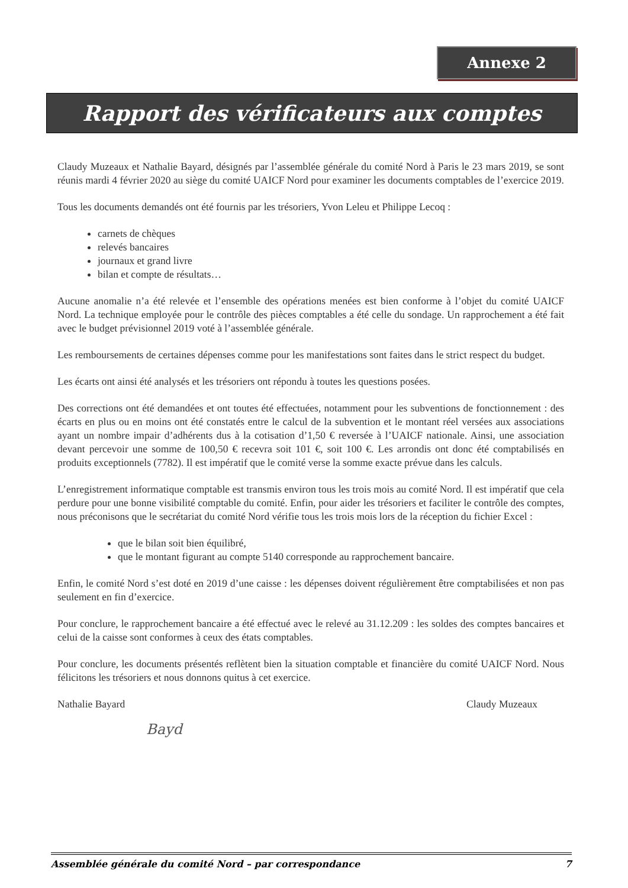Annexe 2
Rapport des vérificateurs aux comptes
Claudy Muzeaux et Nathalie Bayard, désignés par l’assemblée générale du comité Nord à Paris le 23 mars 2019, se sont réunis mardi 4 février 2020 au siège du comité UAICF Nord pour examiner les documents comptables de l’exercice 2019.
Tous les documents demandés ont été fournis par les trésoriers, Yvon Leleu et Philippe Lecoq :
carnets de chèques
relevés bancaires
journaux et grand livre
bilan et compte de résultats…
Aucune anomalie n’a été relevée et l’ensemble des opérations menées est bien conforme à l’objet du comité UAICF Nord. La technique employée pour le contrôle des pièces comptables a été celle du sondage. Un rapprochement a été fait avec le budget prévisionnel 2019 voté à l’assemblée générale.
Les remboursements de certaines dépenses comme pour les manifestations sont faites dans le strict respect du budget.
Les écarts ont ainsi été analysés et les trésoriers ont répondu à toutes les questions posées.
Des corrections ont été demandées et ont toutes été effectuées, notamment pour les subventions de fonctionnement : des écarts en plus ou en moins ont été constatés entre le calcul de la subvention et le montant réel versées aux associations ayant un nombre impair d’adhérents dus à la cotisation d’1,50 € reversée à l’UAICF nationale. Ainsi, une association devant percevoir une somme de 100,50 € recevra soit 101 €, soit 100 €. Les arrondis ont donc été comptabilisés en produits exceptionnels (7782). Il est impératif que le comité verse la somme exacte prévue dans les calculs.
L’enregistrement informatique comptable est transmis environ tous les trois mois au comité Nord. Il est impératif que cela perdure pour une bonne visibilité comptable du comité. Enfin, pour aider les trésoriers et faciliter le contrôle des comptes, nous préconisons que le secrétariat du comité Nord vérifie tous les trois mois lors de la réception du fichier Excel :
que le bilan soit bien équilibré,
que le montant figurant au compte 5140 corresponde au rapprochement bancaire.
Enfin, le comité Nord s’est doté en 2019 d’une caisse : les dépenses doivent régulièrement être comptabilisées et non pas seulement en fin d’exercice.
Pour conclure, le rapprochement bancaire a été effectué avec le relevé au 31.12.209 : les soldes des comptes bancaires et celui de la caisse sont conformes à ceux des états comptables.
Pour conclure, les documents présentés reflètent bien la situation comptable et financière du comité UAICF Nord. Nous félicitons les trésoriers et nous donnons quitus à cet exercice.
Nathalie Bayard
Bayd
Claudy Muzeaux
Assemblée générale du comité Nord – par correspondance 7